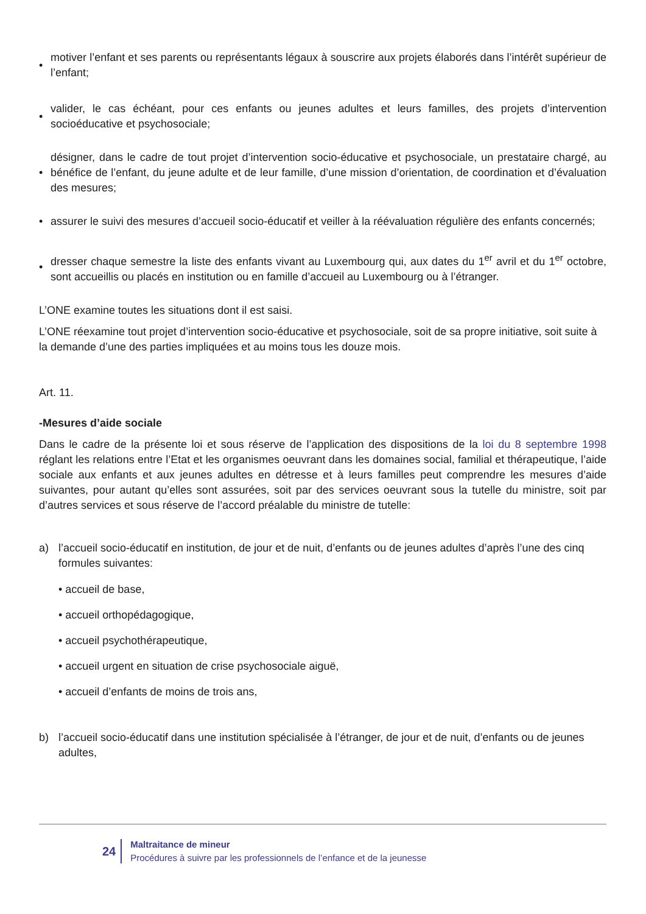• motiver l’enfant et ses parents ou représentants légaux à souscrire aux projets élaborés dans l’intérêt supérieur de l’enfant;
• valider, le cas échéant, pour ces enfants ou jeunes adultes et leurs familles, des projets d’intervention socioéducative et psychosociale;
• désigner, dans le cadre de tout projet d’intervention socio-éducative et psychosociale, un prestataire chargé, au bénéfice de l’enfant, du jeune adulte et de leur famille, d’une mission d’orientation, de coordination et d’évaluation des mesures;
• assurer le suivi des mesures d’accueil socio-éducatif et veiller à la réévaluation régulière des enfants concernés;
• dresser chaque semestre la liste des enfants vivant au Luxembourg qui, aux dates du 1<sup>er</sup> avril et du 1<sup>er</sup> octobre, sont accueillis ou placés en institution ou en famille d’accueil au Luxembourg ou à l’étranger.
L’ONE examine toutes les situations dont il est saisi.
L’ONE réexamine tout projet d’intervention socio-éducative et psychosociale, soit de sa propre initiative, soit suite à la demande d’une des parties impliquées et au moins tous les douze mois.
Art. 11.
-Mesures d’aide sociale
Dans le cadre de la présente loi et sous réserve de l’application des dispositions de la loi du 8 septembre 1998 réglant les relations entre l’Etat et les organismes oeuvrant dans les domaines social, familial et thérapeutique, l’aide sociale aux enfants et aux jeunes adultes en détresse et à leurs familles peut comprendre les mesures d’aide suivantes, pour autant qu’elles sont assurées, soit par des services oeuvrant sous la tutelle du ministre, soit par d’autres services et sous réserve de l’accord préalable du ministre de tutelle:
a) l’accueil socio-éducatif en institution, de jour et de nuit, d’enfants ou de jeunes adultes d’après l’une des cinq formules suivantes:
• accueil de base,
• accueil orthopédagogique,
• accueil psychothérapeutique,
• accueil urgent en situation de crise psychosociale aiguë,
• accueil d’enfants de moins de trois ans,
b) l’accueil socio-éducatif dans une institution spécialisée à l’étranger, de jour et de nuit, d’enfants ou de jeunes adultes,
24
Maltraitance de mineur
Procédures à suivre par les professionnels de l’enfance et de la jeunesse